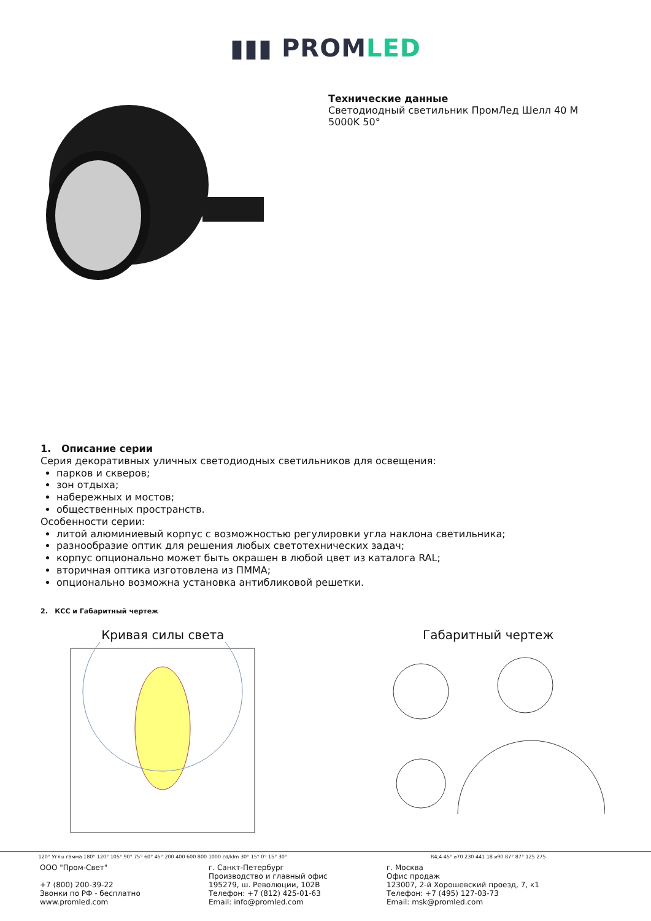▮▮▮ PROMLED
Технические данные
Светодиодный светильник ПромЛед Шелл 40 М
5000K 50°
1. Описание серии
Серия декоративных уличных светодиодных светильников для освещения:
парков и скверов;
зон отдыха;
набережных и мостов;
общественных пространств.
Особенности серии:
литой алюминиевый корпус с возможностью регулировки угла наклона светильника;
разнообразие оптик для решения любых светотехнических задач;
корпус опционально может быть окрашен в любой цвет из каталога RAL;
вторичная оптика изготовлена из ПММА;
опционально возможна установка антибликовой решетки.
2. КСС и Габаритный чертеж
Кривая силы света
120° Углы гамма 180° 120° 105° 90° 75° 60° 45° 200 400 600 800 1000 cd/klm 30° 15° 0° 15° 30°
Габаритный чертеж
R4,4 45° ⌀70 230 441 18 ⌀90 87° 87° 125 275
ООО "Пром-Свет"
+7 (800) 200-39-22
Звонки по РФ - бесплатно
www.promled.com
г. Санкт-Петербург
Производство и главный офис
195279, ш. Революции, 102В
Телефон: +7 (812) 425-01-63
Email: info@promled.com
г. Москва
Офис продаж
123007, 2-й Хорошевский проезд, 7, к1
Телефон: +7 (495) 127-03-73
Email: msk@promled.com